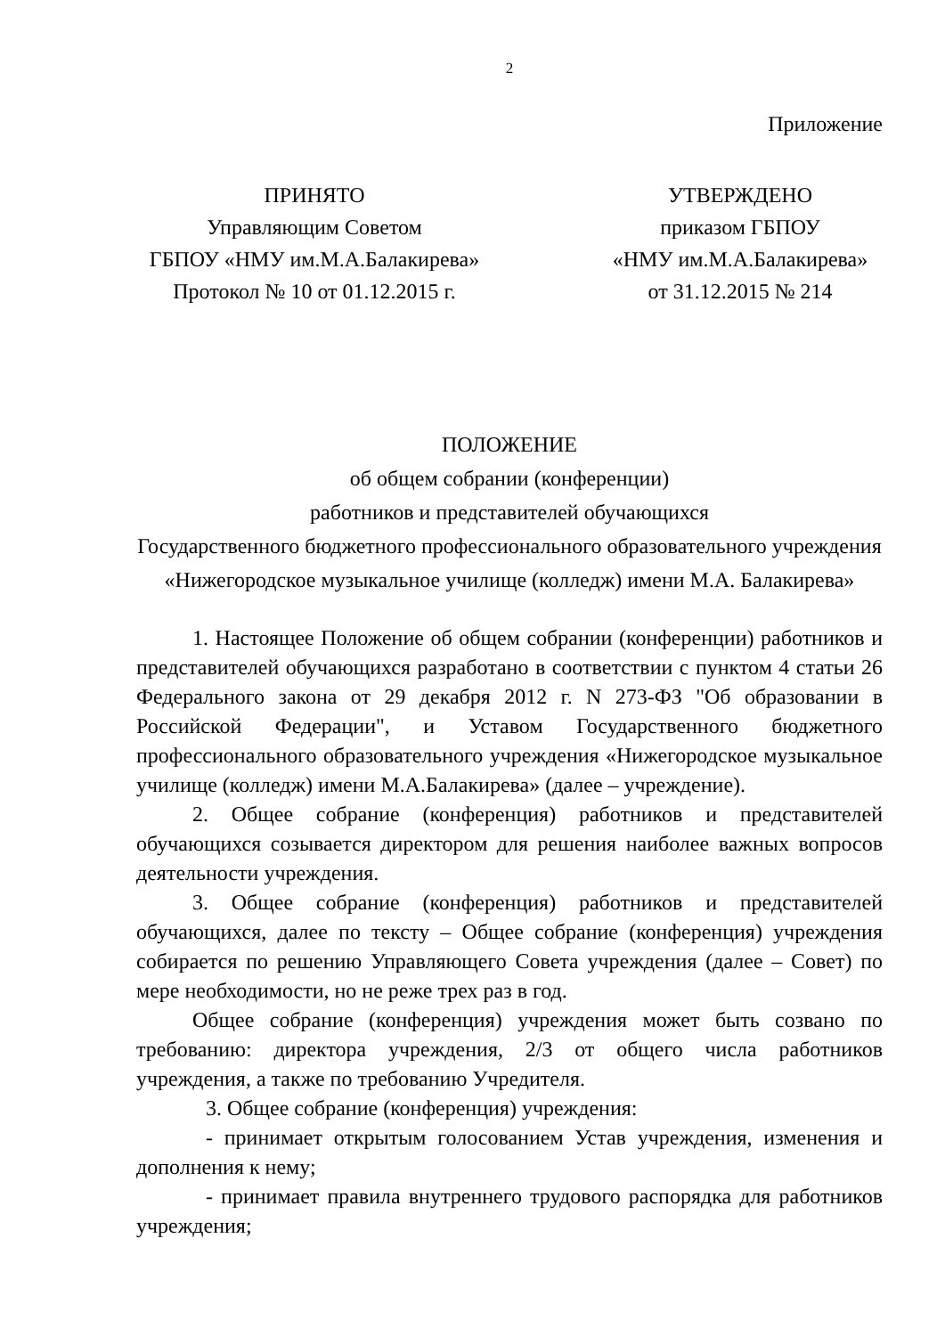2
Приложение
ПРИНЯТО
Управляющим Советом
ГБПОУ «НМУ им.М.А.Балакирева»
Протокол № 10 от 01.12.2015 г.
УТВЕРЖДЕНО
приказом ГБПОУ
«НМУ им.М.А.Балакирева»
от 31.12.2015 № 214
ПОЛОЖЕНИЕ
об общем собрании (конференции)
работников и представителей обучающихся
Государственного бюджетного профессионального образовательного учреждения «Нижегородское музыкальное училище (колледж) имени М.А. Балакирева»
1. Настоящее Положение об общем собрании (конференции) работников и представителей обучающихся разработано в соответствии с пунктом 4 статьи 26 Федерального закона от 29 декабря 2012 г. N 273-ФЗ "Об образовании в Российской Федерации", и Уставом Государственного бюджетного профессионального образовательного учреждения «Нижегородское музыкальное училище (колледж) имени М.А.Балакирева» (далее – учреждение).
2. Общее собрание (конференция) работников и представителей обучающихся созывается директором для решения наиболее важных вопросов деятельности учреждения.
3. Общее собрание (конференция) работников и представителей обучающихся, далее по тексту – Общее собрание (конференция) учреждения собирается по решению Управляющего Совета учреждения (далее – Совет) по мере необходимости, но не реже трех раз в год.
Общее собрание (конференция) учреждения может быть созвано по требованию: директора учреждения, 2/3 от общего числа работников учреждения, а также по требованию Учредителя.
3. Общее собрание (конференция) учреждения:
- принимает открытым голосованием Устав учреждения, изменения и дополнения к нему;
- принимает правила внутреннего трудового распорядка для работников учреждения;